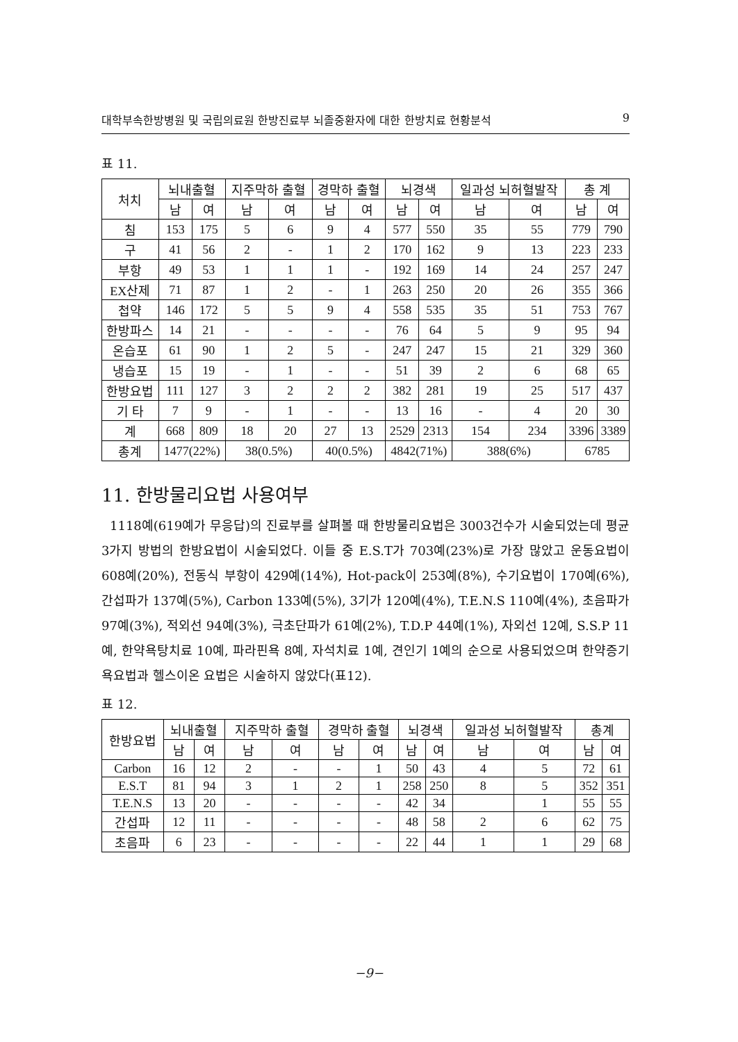대학부속한방병원 및 국립의료원 한방진료부 뇌졸중환자에 대한 한방치료 현황분석 9
표 11.
| 처치 | 뇌내출혈 | | 지주막하 출혈 | | 경막하 출혈 | | 뇌경색 | | 일과성 뇌허혈발작 | | 총 계 | |
| --- | --- | --- | --- | --- | --- | --- | --- | --- | --- | --- | --- | --- |
| | 남 | 여 | 남 | 여 | 남 | 여 | 남 | 여 | 남 | 여 | 남 | 여 |
| 침 | 153 | 175 | 5 | 6 | 9 | 4 | 577 | 550 | 35 | 55 | 779 | 790 |
| 구 | 41 | 56 | 2 | - | 1 | 2 | 170 | 162 | 9 | 13 | 223 | 233 |
| 부항 | 49 | 53 | 1 | 1 | 1 | - | 192 | 169 | 14 | 24 | 257 | 247 |
| EX산제 | 71 | 87 | 1 | 2 | - | 1 | 263 | 250 | 20 | 26 | 355 | 366 |
| 첩약 | 146 | 172 | 5 | 5 | 9 | 4 | 558 | 535 | 35 | 51 | 753 | 767 |
| 한방파스 | 14 | 21 | - | - | - | - | 76 | 64 | 5 | 9 | 95 | 94 |
| 온습포 | 61 | 90 | 1 | 2 | 5 | - | 247 | 247 | 15 | 21 | 329 | 360 |
| 냉습포 | 15 | 19 | - | 1 | - | - | 51 | 39 | 2 | 6 | 68 | 65 |
| 한방요법 | 111 | 127 | 3 | 2 | 2 | 2 | 382 | 281 | 19 | 25 | 517 | 437 |
| 기 타 | 7 | 9 | - | 1 | - | - | 13 | 16 | - | 4 | 20 | 30 |
| 계 | 668 | 809 | 18 | 20 | 27 | 13 | 2529 | 2313 | 154 | 234 | 3396 | 3389 |
| 총계 | 1477(22%) | | 38(0.5%) | | 40(0.5%) | | 4842(71%) | | 388(6%) | | 6785 | |
11. 한방물리요법 사용여부
1118예(619예가 무응답)의 진료부를 살펴볼 때 한방물리요법은 3003건수가 시술되었는데 평균 3가지 방법의 한방요법이 시술되었다. 이들 중 E.S.T가 703예(23%)로 가장 많았고 운동요법이 608예(20%), 전동식 부항이 429예(14%), Hot-pack이 253예(8%), 수기요법이 170예(6%), 간섭파가 137예(5%), Carbon 133예(5%), 3기가 120예(4%), T.E.N.S 110예(4%), 초음파가 97예(3%), 적외선 94예(3%), 극초단파가 61예(2%), T.D.P 44예(1%), 자외선 12예, S.S.P 11예, 한약욕탕치료 10예, 파라핀욕 8예, 자석치료 1예, 견인기 1예의 순으로 사용되었으며 한약증기욕요법과 헬스이온 요법은 시술하지 않았다(표12).
표 12.
| 한방요법 | 뇌내출혈 | | 지주막하 출혈 | | 경막하 출혈 | | 뇌경색 | | 일과성 뇌허혈발작 | | 총계 | |
| --- | --- | --- | --- | --- | --- | --- | --- | --- | --- | --- | --- | --- |
| | 남 | 여 | 남 | 여 | 남 | 여 | 남 | 여 | 남 | 여 | 남 | 여 |
| Carbon | 16 | 12 | 2 | - | - | 1 | 50 | 43 | 4 | 5 | 72 | 61 |
| E.S.T | 81 | 94 | 3 | 1 | 2 | 1 | 258 | 250 | 8 | 5 | 352 | 351 |
| T.E.N.S | 13 | 20 | - | - | - | - | 42 | 34 | | 1 | 55 | 55 |
| 간섭파 | 12 | 11 | - | - | - | - | 48 | 58 | 2 | 6 | 62 | 75 |
| 초음파 | 6 | 23 | - | - | - | - | 22 | 44 | 1 | 1 | 29 | 68 |
−9−